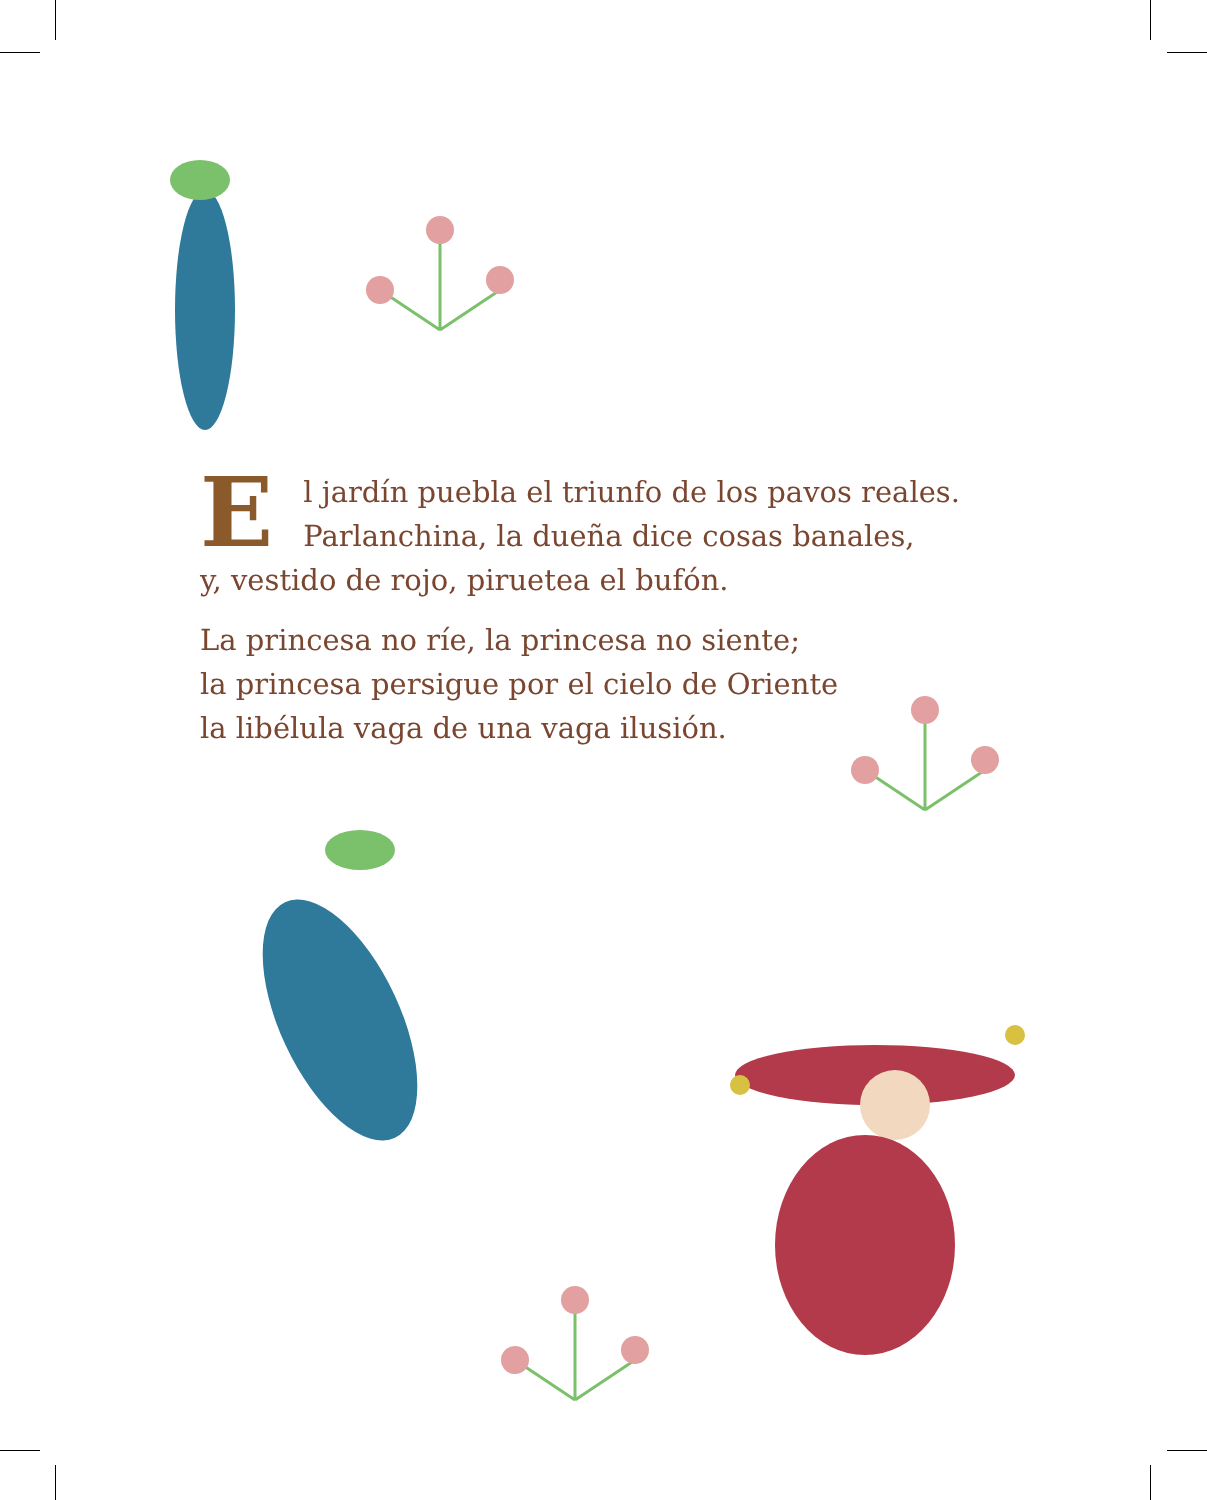El jardín puebla el triunfo de los pavos reales.
Parlanchina, la dueña dice cosas banales,
y, vestido de rojo, piruetea el bufón.
La princesa no ríe, la princesa no siente;
la princesa persigue por el cielo de Oriente
la libélula vaga de una vaga ilusión.